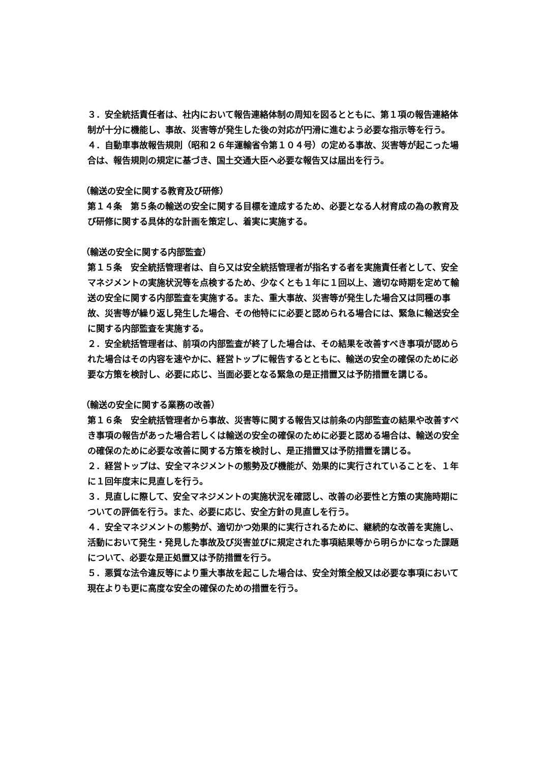３．安全統括責任者は、社内において報告連絡体制の周知を図るとともに、第１項の報告連絡体制が十分に機能し、事故、災害等が発生した後の対応が円滑に進むよう必要な指示等を行う。
４．自動車事故報告規則（昭和２６年運輸省令第１０４号）の定める事故、災害等が起こった場合は、報告規則の規定に基づき、国土交通大臣へ必要な報告又は届出を行う。
（輸送の安全に関する教育及び研修）
第１４条　第５条の輸送の安全に関する目標を達成するため、必要となる人材育成の為の教育及び研修に関する具体的な計画を策定し、着実に実施する。
（輸送の安全に関する内部監査）
第１５条　安全統括管理者は、自ら又は安全統括管理者が指名する者を実施責任者として、安全マネジメントの実施状況等を点検するため、少なくとも１年に１回以上、適切な時期を定めて輸送の安全に関する内部監査を実施する。また、重大事故、災害等が発生した場合又は同種の事故、災害等が繰り返し発生した場合、その他特にに必要と認められる場合には、緊急に輸送安全に関する内部監査を実施する。
２．安全統括管理者は、前項の内部監査が終了した場合は、その結果を改善すべき事項が認められた場合はその内容を速やかに、経営トップに報告するとともに、輸送の安全の確保のために必要な方策を検討し、必要に応じ、当面必要となる緊急の是正措置又は予防措置を講じる。
（輸送の安全に関する業務の改善）
第１６条　安全統括管理者から事故、災害等に関する報告又は前条の内部監査の結果や改善すべき事項の報告があった場合若しくは輸送の安全の確保のために必要と認める場合は、輸送の安全の確保のために必要な改善に関する方策を検討し、是正措置又は予防措置を講じる。
２．経営トップは、安全マネジメントの態勢及び機能が、効果的に実行されていることを、１年に１回年度末に見直しを行う。
３．見直しに際して、安全マネジメントの実施状況を確認し、改善の必要性と方策の実施時期についての評価を行う。また、必要に応じ、安全方針の見直しを行う。
４．安全マネジメントの態勢が、適切かつ効果的に実行されるために、継続的な改善を実施し、活動において発生・発見した事故及び災害並びに規定された事項結果等から明らかになった課題について、必要な是正処置又は予防措置を行う。
５．悪質な法令違反等により重大事故を起こした場合は、安全対策全般又は必要な事項において現在よりも更に高度な安全の確保のための措置を行う。